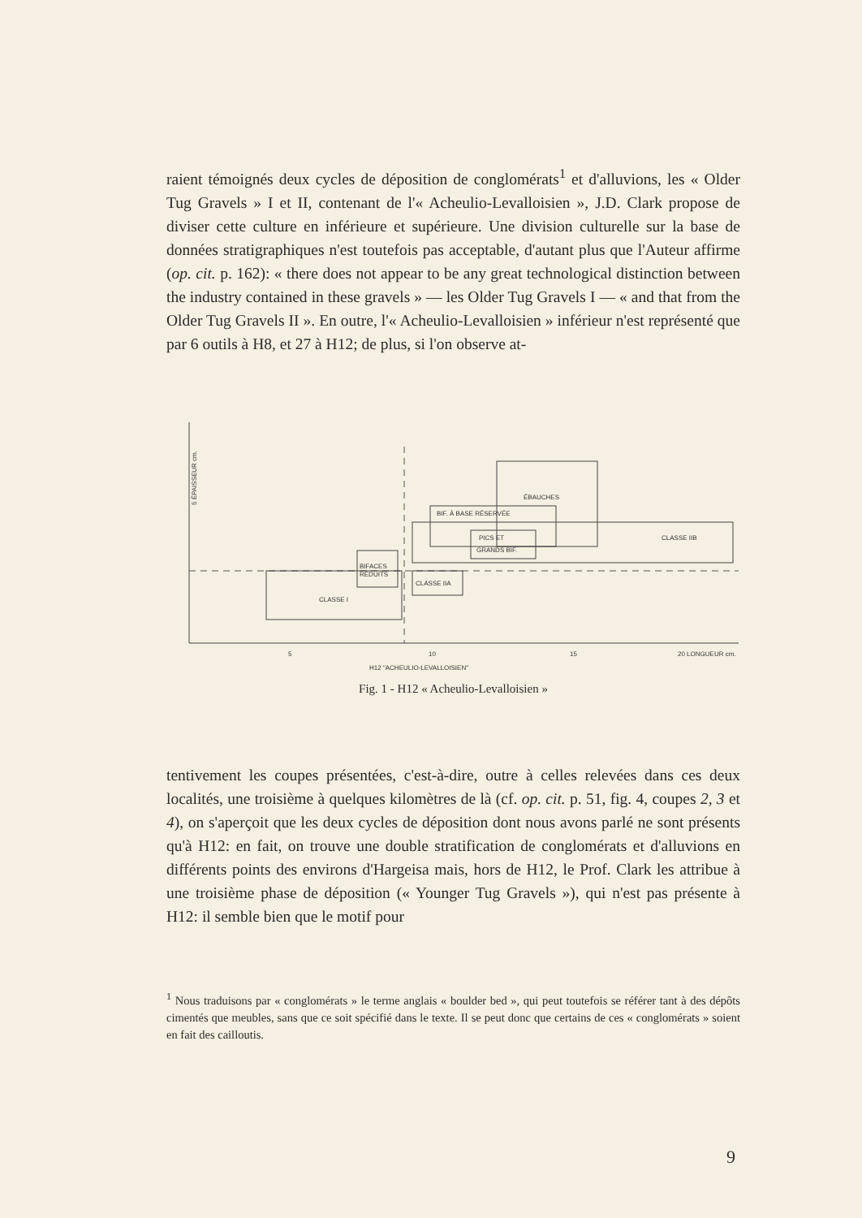raient témoignés deux cycles de déposition de conglomérats<sup>1</sup> et d'alluvions, les « Older Tug Gravels » I et II, contenant de l'« Acheulio-Levalloisien », J.D. Clark propose de diviser cette culture en inférieure et supérieure. Une division culturelle sur la base de données stratigraphiques n'est toutefois pas acceptable, d'autant plus que l'Auteur affirme (op. cit. p. 162): « there does not appear to be any great technological distinction between the industry contained in these gravels » — les Older Tug Gravels I — « and that from the Older Tug Gravels II ». En outre, l'« Acheulio-Levalloisien » inférieur n'est représenté que par 6 outils à H8, et 27 à H12; de plus, si l'on observe at-
5 ÉPAISSEUR cm.
CLASSE I
BIFACES
RÉDUITS
CLASSE IIA
ÉBAUCHES
BIF. À BASE RÉSERVÉE
PICS ET
GRANDS BIF.
CLASSE IIB
5
10
15
20 LONGUEUR cm.
H12 "ACHEULIO-LEVALLOISIEN"
Fig. 1 - H12 « Acheulio-Levalloisien »
tentivement les coupes présentées, c'est-à-dire, outre à celles relevées dans ces deux localités, une troisième à quelques kilomètres de là (cf. op. cit. p. 51, fig. 4, coupes 2, 3 et 4), on s'aperçoit que les deux cycles de déposition dont nous avons parlé ne sont présents qu'à H12: en fait, on trouve une double stratification de conglomérats et d'alluvions en différents points des environs d'Hargeisa mais, hors de H12, le Prof. Clark les attribue à une troisième phase de déposition (« Younger Tug Gravels »), qui n'est pas présente à H12: il semble bien que le motif pour
<sup>1</sup> Nous traduisons par « conglomérats » le terme anglais « boulder bed », qui peut toutefois se référer tant à des dépôts cimentés que meubles, sans que ce soit spécifié dans le texte. Il se peut donc que certains de ces « conglomérats » soient en fait des cailloutis.
9